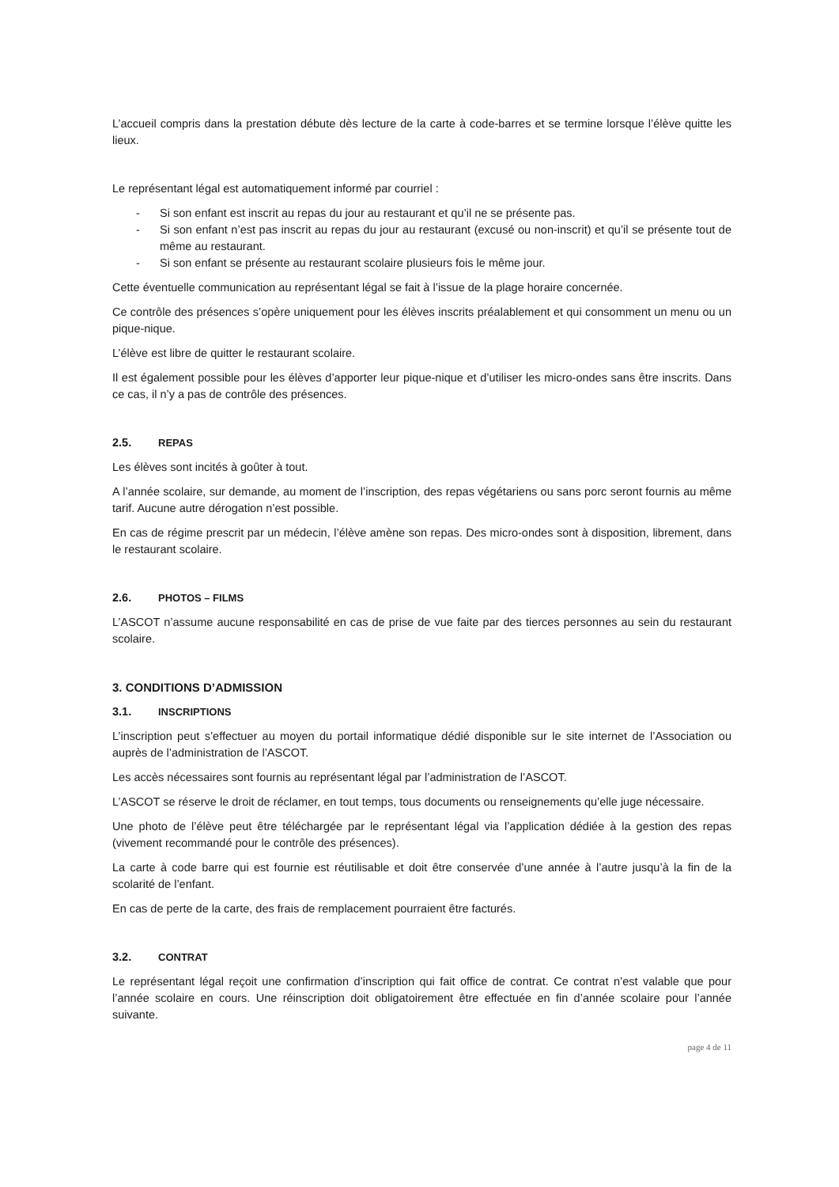L’accueil compris dans la prestation débute dès lecture de la carte à code-barres et se termine lorsque l’élève quitte les lieux.
Le représentant légal est automatiquement informé par courriel :
- Si son enfant est inscrit au repas du jour au restaurant et qu’il ne se présente pas.
- Si son enfant n’est pas inscrit au repas du jour au restaurant (excusé ou non-inscrit) et qu’il se présente tout de même au restaurant.
- Si son enfant se présente au restaurant scolaire plusieurs fois le même jour.
Cette éventuelle communication au représentant légal se fait à l’issue de la plage horaire concernée.
Ce contrôle des présences s’opère uniquement pour les élèves inscrits préalablement et qui consomment un menu ou un pique-nique.
L’élève est libre de quitter le restaurant scolaire.
Il est également possible pour les élèves d’apporter leur pique-nique et d’utiliser les micro-ondes sans être inscrits. Dans ce cas, il n’y a pas de contrôle des présences.
2.5. REPAS
Les élèves sont incités à goûter à tout.
A l’année scolaire, sur demande, au moment de l’inscription, des repas végétariens ou sans porc seront fournis au même tarif. Aucune autre dérogation n’est possible.
En cas de régime prescrit par un médecin, l’élève amène son repas. Des micro-ondes sont à disposition, librement, dans le restaurant scolaire.
2.6. PHOTOS – FILMS
L’ASCOT n’assume aucune responsabilité en cas de prise de vue faite par des tierces personnes au sein du restaurant scolaire.
3. CONDITIONS D’ADMISSION
3.1. INSCRIPTIONS
L’inscription peut s’effectuer au moyen du portail informatique dédié disponible sur le site internet de l’Association ou auprès de l’administration de l’ASCOT.
Les accès nécessaires sont fournis au représentant légal par l’administration de l’ASCOT.
L’ASCOT se réserve le droit de réclamer, en tout temps, tous documents ou renseignements qu’elle juge nécessaire.
Une photo de l’élève peut être téléchargée par le représentant légal via l’application dédiée à la gestion des repas (vivement recommandé pour le contrôle des présences).
La carte à code barre qui est fournie est réutilisable et doit être conservée d’une année à l’autre jusqu’à la fin de la scolarité de l’enfant.
En cas de perte de la carte, des frais de remplacement pourraient être facturés.
3.2. CONTRAT
Le représentant légal reçoit une confirmation d’inscription qui fait office de contrat. Ce contrat n’est valable que pour l’année scolaire en cours. Une réinscription doit obligatoirement être effectuée en fin d’année scolaire pour l’année suivante.
page 4 de 11